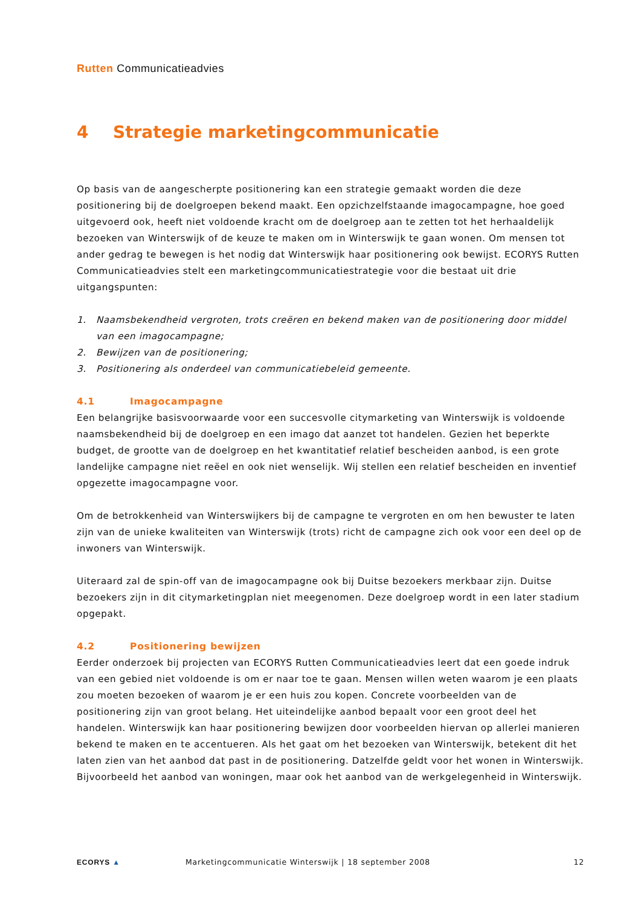Rutten Communicatieadvies
4 Strategie marketingcommunicatie
Op basis van de aangescherpte positionering kan een strategie gemaakt worden die deze positionering bij de doelgroepen bekend maakt. Een opzichzelfstaande imagocampagne, hoe goed uitgevoerd ook, heeft niet voldoende kracht om de doelgroep aan te zetten tot het herhaaldelijk bezoeken van Winterswijk of de keuze te maken om in Winterswijk te gaan wonen. Om mensen tot ander gedrag te bewegen is het nodig dat Winterswijk haar positionering ook bewijst. ECORYS Rutten Communicatieadvies stelt een marketingcommunicatiestrategie voor die bestaat uit drie uitgangspunten:
1. Naamsbekendheid vergroten, trots creëren en bekend maken van de positionering door middel van een imagocampagne;
2. Bewijzen van de positionering;
3. Positionering als onderdeel van communicatiebeleid gemeente.
4.1 Imagocampagne
Een belangrijke basisvoorwaarde voor een succesvolle citymarketing van Winterswijk is voldoende naamsbekendheid bij de doelgroep en een imago dat aanzet tot handelen. Gezien het beperkte budget, de grootte van de doelgroep en het kwantitatief relatief bescheiden aanbod, is een grote landelijke campagne niet reëel en ook niet wenselijk. Wij stellen een relatief bescheiden en inventief opgezette imagocampagne voor.
Om de betrokkenheid van Winterswijkers bij de campagne te vergroten en om hen bewuster te laten zijn van de unieke kwaliteiten van Winterswijk (trots) richt de campagne zich ook voor een deel op de inwoners van Winterswijk.
Uiteraard zal de spin-off van de imagocampagne ook bij Duitse bezoekers merkbaar zijn. Duitse bezoekers zijn in dit citymarketingplan niet meegenomen. Deze doelgroep wordt in een later stadium opgepakt.
4.2 Positionering bewijzen
Eerder onderzoek bij projecten van ECORYS Rutten Communicatieadvies leert dat een goede indruk van een gebied niet voldoende is om er naar toe te gaan. Mensen willen weten waarom je een plaats zou moeten bezoeken of waarom je er een huis zou kopen. Concrete voorbeelden van de positionering zijn van groot belang. Het uiteindelijke aanbod bepaalt voor een groot deel het handelen. Winterswijk kan haar positionering bewijzen door voorbeelden hiervan op allerlei manieren bekend te maken en te accentueren. Als het gaat om het bezoeken van Winterswijk, betekent dit het laten zien van het aanbod dat past in de positionering. Datzelfde geldt voor het wonen in Winterswijk. Bijvoorbeeld het aanbod van woningen, maar ook het aanbod van de werkgelegenheid in Winterswijk.
ECORYS ▲
Marketingcommunicatie Winterswijk | 18 september 2008
12